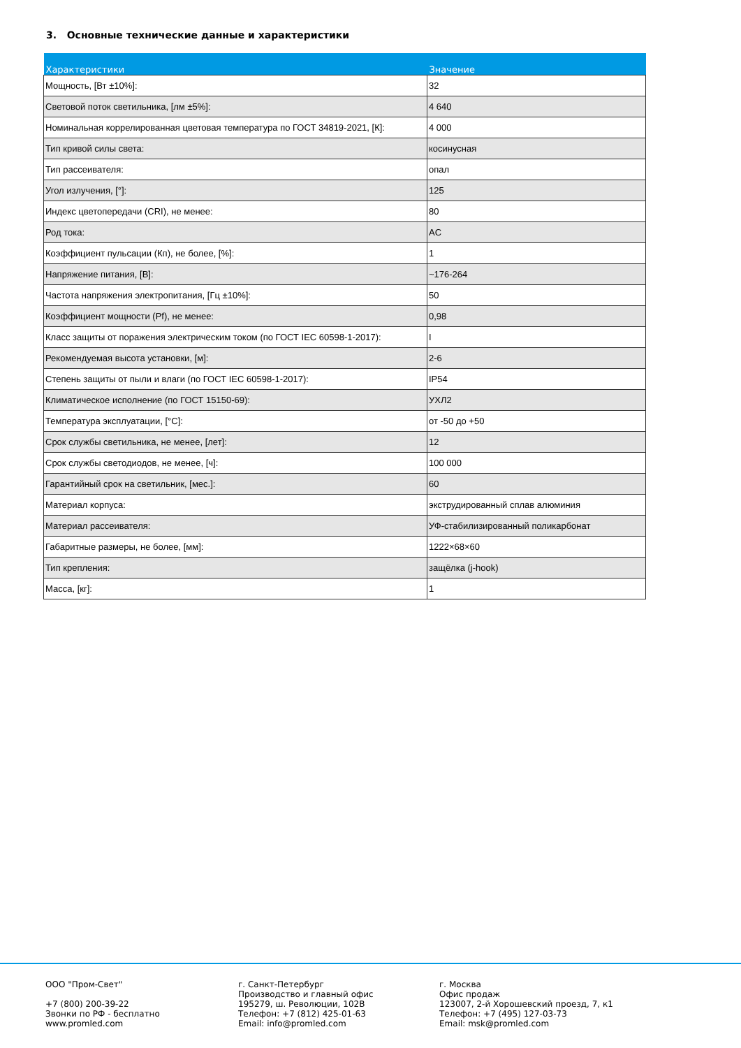3. Основные технические данные и характеристики
| Характеристики | Значение |
| --- | --- |
| Мощность, [Вт ±10%]: | 32 |
| Световой поток светильника, [лм ±5%]: | 4 640 |
| Номинальная коррелированная цветовая температура по ГОСТ 34819-2021, [К]: | 4 000 |
| Тип кривой силы света: | косинусная |
| Тип рассеивателя: | опал |
| Угол излучения, [°]: | 125 |
| Индекс цветопередачи (CRI), не менее: | 80 |
| Род тока: | AC |
| Коэффициент пульсации (Кп), не более, [%]: | 1 |
| Напряжение питания, [В]: | ~176-264 |
| Частота напряжения электропитания, [Гц ±10%]: | 50 |
| Коэффициент мощности (Pf), не менее: | 0,98 |
| Класс защиты от поражения электрическим током (по ГОСТ IEC 60598-1-2017): | I |
| Рекомендуемая высота установки, [м]: | 2-6 |
| Степень защиты от пыли и влаги (по ГОСТ IEC 60598-1-2017): | IP54 |
| Климатическое исполнение (по ГОСТ 15150-69): | УХЛ2 |
| Температура эксплуатации, [°С]: | от -50 до +50 |
| Срок службы светильника, не менее, [лет]: | 12 |
| Срок службы светодиодов, не менее, [ч]: | 100 000 |
| Гарантийный срок на светильник, [мес.]: | 60 |
| Материал корпуса: | экструдированный сплав алюминия |
| Материал рассеивателя: | УФ-стабилизированный поликарбонат |
| Габаритные размеры, не более, [мм]: | 1222×68×60 |
| Тип крепления: | защёлка (j-hook) |
| Масса, [кг]: | 1 |
ООО "Пром-Свет"
+7 (800) 200-39-22
Звонки по РФ - бесплатно
www.promled.com
г. Санкт-Петербург
Производство и главный офис
195279, ш. Революции, 102В
Телефон: +7 (812) 425-01-63
Email: info@promled.com
г. Москва
Офис продаж
123007, 2-й Хорошевский проезд, 7, к1
Телефон: +7 (495) 127-03-73
Email: msk@promled.com